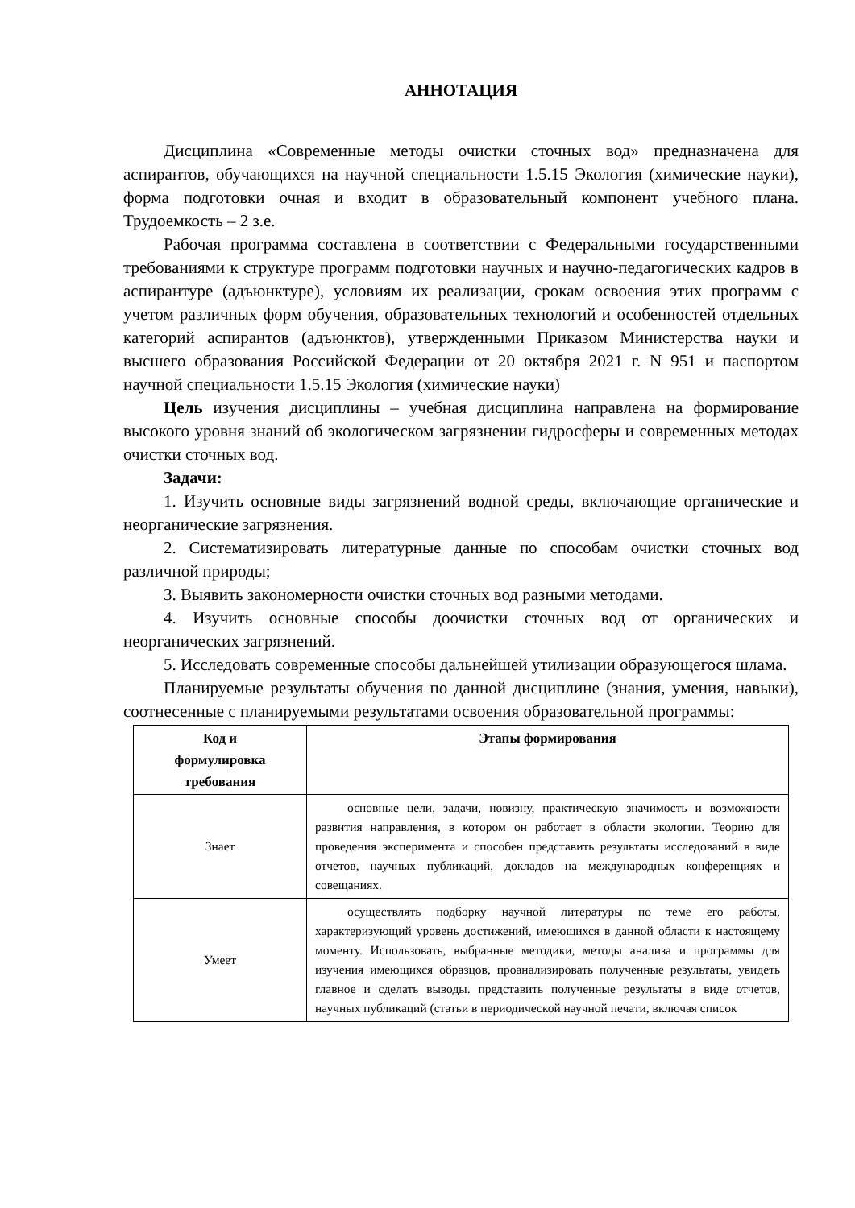АННОТАЦИЯ
Дисциплина «Современные методы очистки сточных вод» предназначена для аспирантов, обучающихся на научной специальности 1.5.15 Экология (химические науки), форма подготовки очная и входит в образовательный компонент учебного плана. Трудоемкость – 2 з.е.
Рабочая программа составлена в соответствии с Федеральными государственными требованиями к структуре программ подготовки научных и научно-педагогических кадров в аспирантуре (адъюнктуре), условиям их реализации, срокам освоения этих программ с учетом различных форм обучения, образовательных технологий и особенностей отдельных категорий аспирантов (адъюнктов), утвержденными Приказом Министерства науки и высшего образования Российской Федерации от 20 октября 2021 г. N 951 и паспортом научной специальности 1.5.15 Экология (химические науки)
Цель изучения дисциплины – учебная дисциплина направлена на формирование высокого уровня знаний об экологическом загрязнении гидросферы и современных методах очистки сточных вод.
Задачи:
1. Изучить основные виды загрязнений водной среды, включающие органические и неорганические загрязнения.
2. Систематизировать литературные данные по способам очистки сточных вод различной природы;
3. Выявить закономерности очистки сточных вод разными методами.
4. Изучить основные способы доочистки сточных вод от органических и неорганических загрязнений.
5. Исследовать современные способы дальнейшей утилизации образующегося шлама.
Планируемые результаты обучения по данной дисциплине (знания, умения, навыки), соотнесенные с планируемыми результатами освоения образовательной программы:
| Код и формулировка требования | Этапы формирования |
| --- | --- |
| Знает | основные цели, задачи, новизну, практическую значимость и возможности развития направления, в котором он работает в области экологии. Теорию для проведения эксперимента и способен представить результаты исследований в виде отчетов, научных публикаций, докладов на международных конференциях и совещаниях. |
| Умеет | осуществлять подборку научной литературы по теме его работы, характеризующий уровень достижений, имеющихся в данной области к настоящему моменту. Использовать, выбранные методики, методы анализа и программы для изучения имеющихся образцов, проанализировать полученные результаты, увидеть главное и сделать выводы. представить полученные результаты в виде отчетов, научных публикаций (статьи в периодической научной печати, включая список |